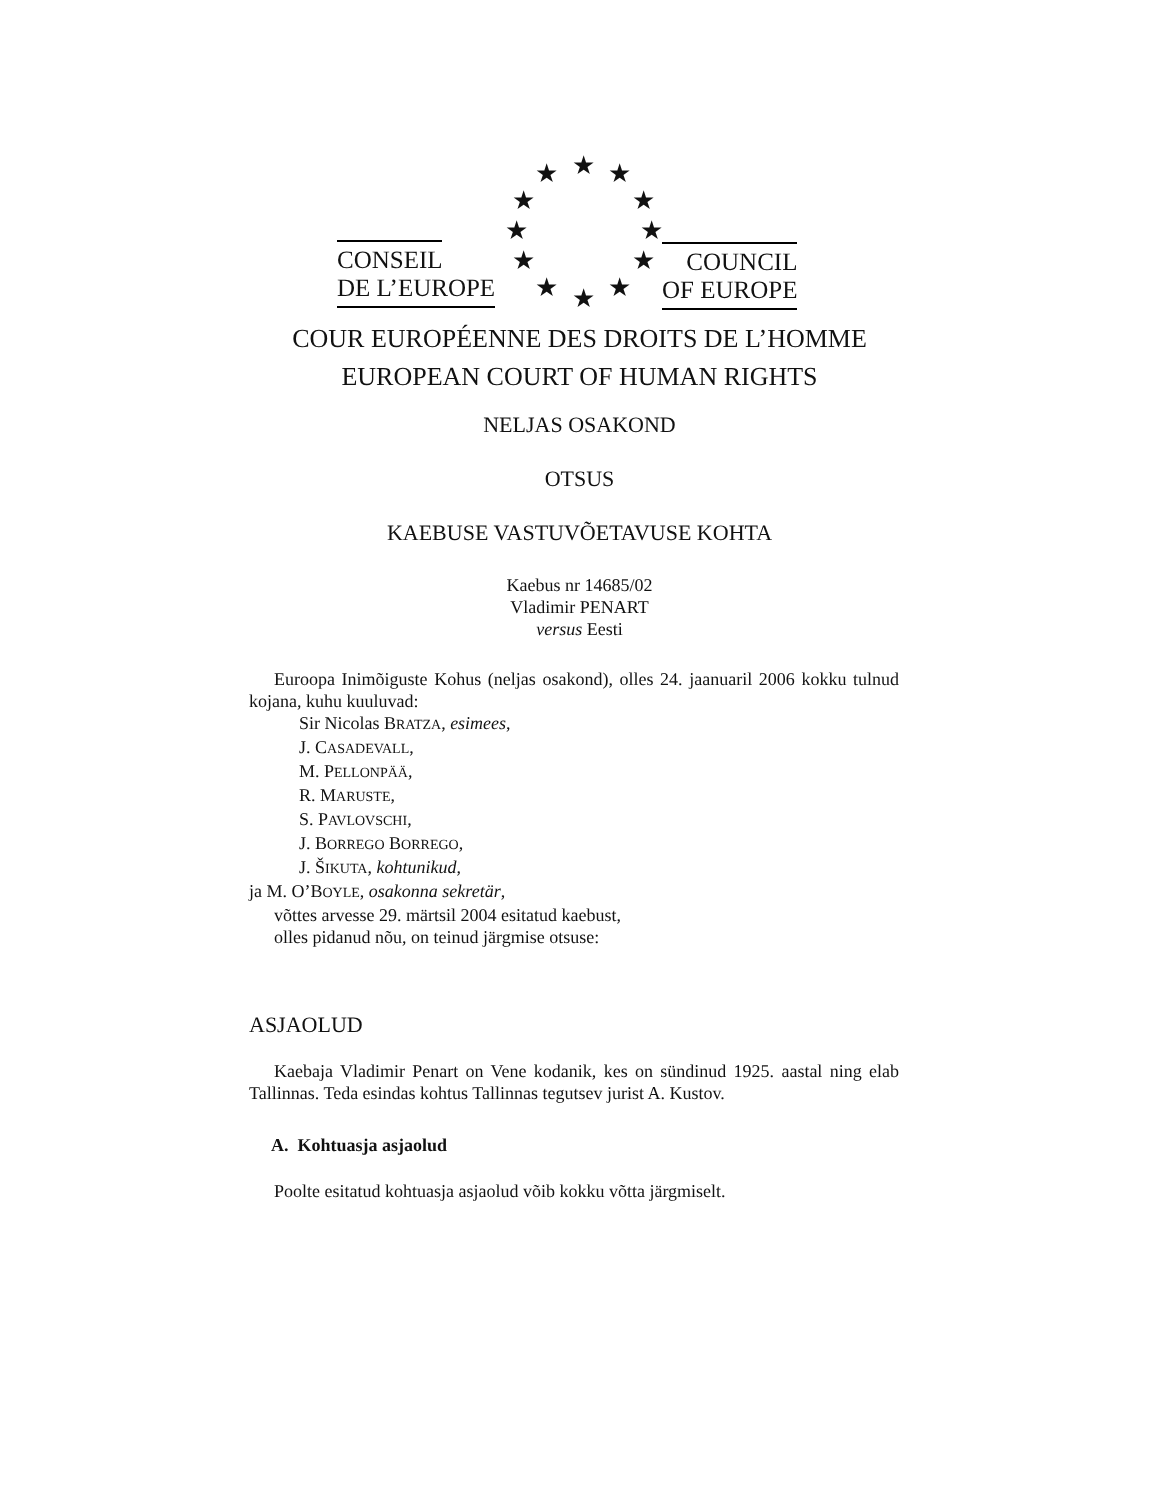★ ★ ★
★ ★
★ ★
★ ★
★ ★ ★
CONSEIL
DE L’EUROPE
COUNCIL
OF EUROPE
COUR EUROPÉENNE DES DROITS DE L’HOMME
EUROPEAN COURT OF HUMAN RIGHTS
NELJAS OSAKOND
OTSUS
KAEBUSE VASTUVÕETAVUSE KOHTA
Kaebus nr 14685/02
Vladimir PENART
versus Eesti
Euroopa Inimõiguste Kohus (neljas osakond), olles 24. jaanuaril 2006 kokku tulnud kojana, kuhu kuuluvad:
Sir Nicolas BRATZA, esimees,
J. CASADEVALL,
M. PELLONPÄÄ,
R. MARUSTE,
S. PAVLOVSCHI,
J. BORREGO BORREGO,
J. ŠIKUTA, kohtunikud,
ja M. O’BOYLE, osakonna sekretär,
võttes arvesse 29. märtsil 2004 esitatud kaebust,
olles pidanud nõu, on teinud järgmise otsuse:
ASJAOLUD
Kaebaja Vladimir Penart on Vene kodanik, kes on sündinud 1925. aastal ning elab Tallinnas. Teda esindas kohtus Tallinnas tegutsev jurist A. Kustov.
A. Kohtuasja asjaolud
Poolte esitatud kohtuasja asjaolud võib kokku võtta järgmiselt.